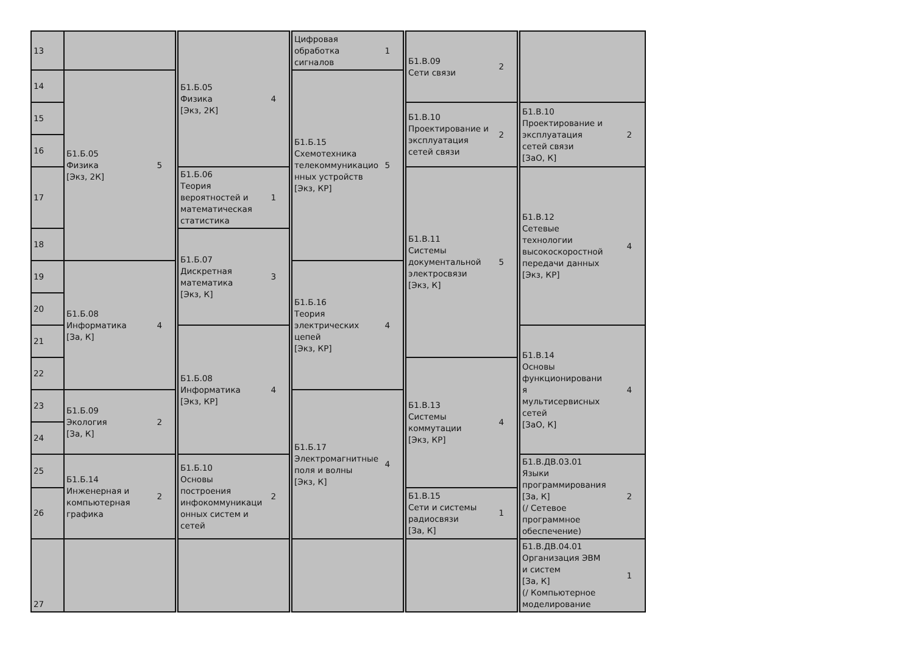| 13 | | Б1.Б.05 Физика [Экз, 2К] 4 | Цифровая обработка сигналов 1 | Б1.В.09 Сети связи 2 | |
| 14 | Б1.Б.05 Физика [Экз, 2К] 5 | | Б1.Б.15 Схемотехника телекоммуникацио нных устройств [Экз, КР] 5 | | |
| 15 | | | | Б1.В.10 Проектирование и эксплуатация сетей связи 2 | Б1.В.10 Проектирование и эксплуатация сетей связи [ЗаО, К] 2 |
| 16 | | | | | |
| 17 | | Б1.Б.06 Теория вероятностей и математическая статистика 1 | | Б1.В.11 Системы документальной электросвязи [Экз, К] 5 | Б1.В.12 Сетевые технологии высокоскоростной передачи данных [Экз, КР] 4 |
| 18 | | Б1.Б.07 Дискретная математика [Экз, К] 3 | | | |
| 19 | Б1.Б.08 Информатика [За, К] 4 | | Б1.Б.16 Теория электрических цепей [Экз, КР] 4 | | |
| 20 | | | | | |
| 21 | | Б1.Б.08 Информатика [Экз, КР] 4 | | | Б1.В.14 Основы функционировани я мультисервисных сетей [ЗаО, К] 4 |
| 22 | | | | Б1.В.13 Системы коммутации [Экз, КР] 4 | |
| 23 | Б1.Б.09 Экология [За, К] 2 | | Б1.Б.17 Электромагнитные поля и волны [Экз, К] 4 | | |
| 24 | | | | | |
| 25 | Б1.Б.14 Инженерная и компьютерная графика 2 | Б1.Б.10 Основы построения инфокоммуникаци онных систем и сетей 2 | | | Б1.В.ДВ.03.01 Языки программирования [За, К] (/ Сетевое программное обеспечение) 2 |
| 26 | | | | Б1.В.15 Сети и системы радиосвязи [За, К] 1 | |
| 27 | | | | | Б1.В.ДВ.04.01 Организация ЭВМ и систем [За, К] (/ Компьютерное моделирование 1 |